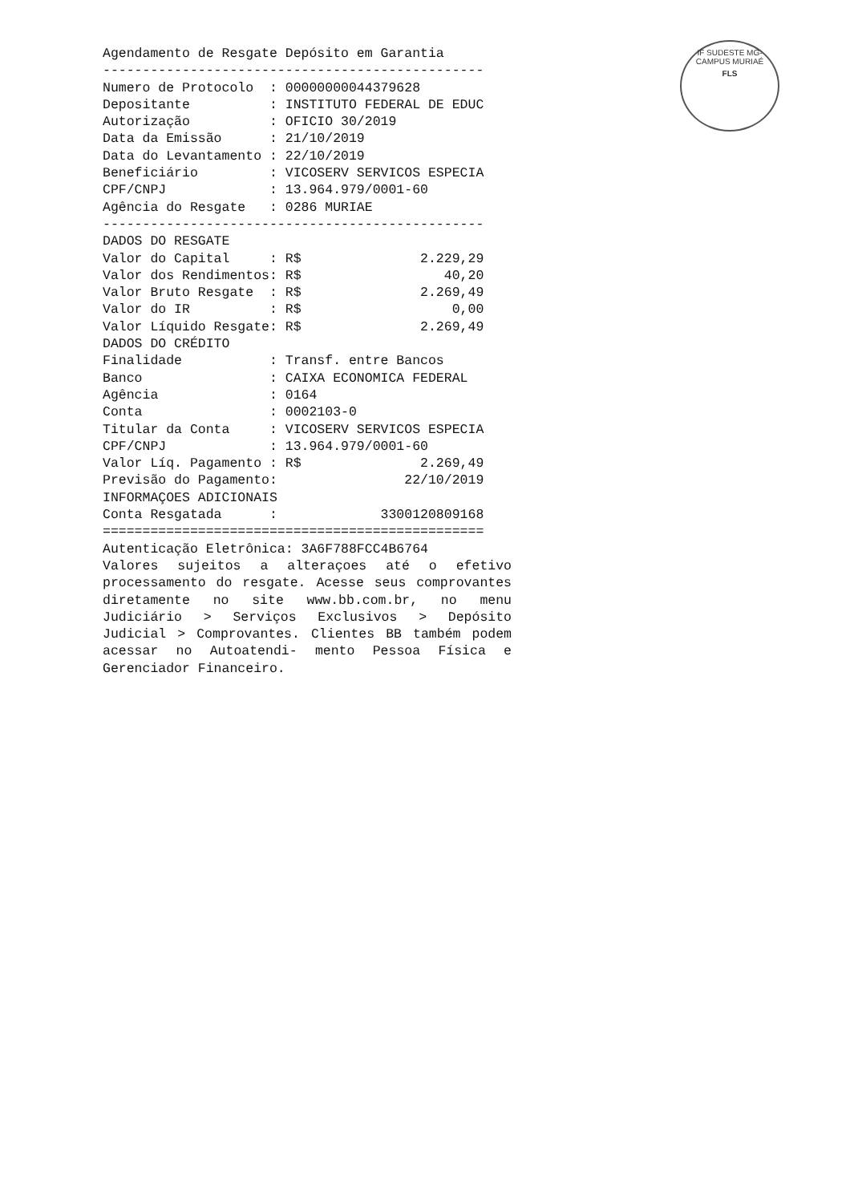IF SUDESTE MG-CAMPUS MURIAÉ
FLS
Agendamento de Resgate Depósito em Garantia ------------------------------------------------ Numero de Protocolo : 00000000044379628 Depositante : INSTITUTO FEDERAL DE EDUC Autorização : OFICIO 30/2019 Data da Emissão : 21/10/2019 Data do Levantamento : 22/10/2019 Beneficiário : VICOSERV SERVICOS ESPECIA CPF/CNPJ : 13.964.979/0001-60 Agência do Resgate : 0286 MURIAE ------------------------------------------------ DADOS DO RESGATE Valor do Capital : R$ 2.229,29 Valor dos Rendimentos: R$ 40,20 Valor Bruto Resgate : R$ 2.269,49 Valor do IR : R$ 0,00 Valor Líquido Resgate: R$ 2.269,49 DADOS DO CRÉDITO Finalidade : Transf. entre Bancos Banco : CAIXA ECONOMICA FEDERAL Agência : 0164 Conta : 0002103-0 Titular da Conta : VICOSERV SERVICOS ESPECIA CPF/CNPJ : 13.964.979/0001-60 Valor Líq. Pagamento : R$ 2.269,49 Previsão do Pagamento: 22/10/2019 INFORMAÇOES ADICIONAIS Conta Resgatada : 3300120809168 ================================================ Autenticação Eletrônica: 3A6F788FCC4B6764
Valores sujeitos a alteraçoes até o efetivo processamento do resgate. Acesse seus comprovantes diretamente no site www.bb.com.br, no menu Judiciário > Serviços Exclusivos > Depósito Judicial > Comprovantes. Clientes BB também podem acessar no Autoatendi- mento Pessoa Física e Gerenciador Financeiro.